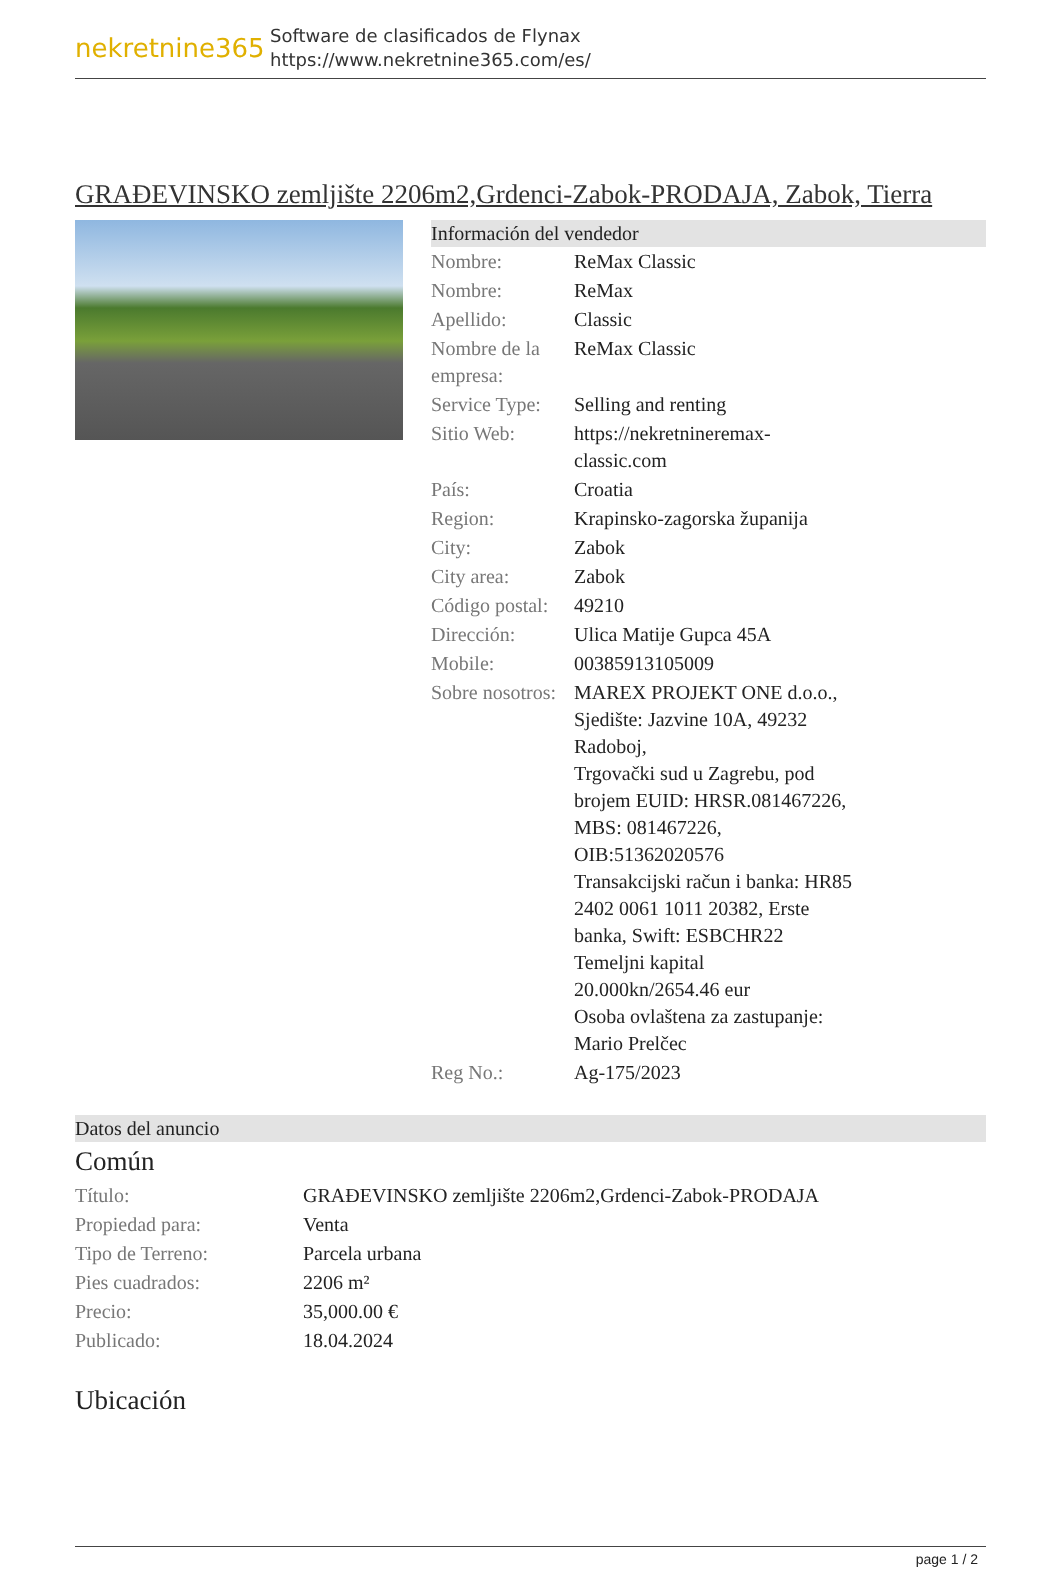nekretnine365
Software de clasificados de Flynax
https://www.nekretnine365.com/es/
GRAĐEVINSKO zemljište 2206m2,Grdenci-Zabok-PRODAJA, Zabok, Tierra
Información del vendedor
| Nombre: | ReMax Classic |
| Nombre: | ReMax |
| Apellido: | Classic |
| Nombre de la empresa: | ReMax Classic |
| Service Type: | Selling and renting |
| Sitio Web: | https://nekretnineremax-classic.com |
| País: | Croatia |
| Region: | Krapinsko-zagorska županija |
| City: | Zabok |
| City area: | Zabok |
| Código postal: | 49210 |
| Dirección: | Ulica Matije Gupca 45A |
| Mobile: | 00385913105009 |
| Sobre nosotros: | MAREX PROJEKT ONE d.o.o., Sjedište: Jazvine 10A, 49232 Radoboj, Trgovački sud u Zagrebu, pod brojem EUID: HRSR.081467226, MBS: 081467226, OIB:51362020576 Transakcijski račun i banka: HR85 2402 0061 1011 20382, Erste banka, Swift: ESBCHR22 Temeljni kapital 20.000kn/2654.46 eur Osoba ovlaštena za zastupanje: Mario Prelčec |
| Reg No.: | Ag-175/2023 |
Datos del anuncio
Común
| Título: | GRAĐEVINSKO zemljište 2206m2,Grdenci-Zabok-PRODAJA |
| Propiedad para: | Venta |
| Tipo de Terreno: | Parcela urbana |
| Pies cuadrados: | 2206 m² |
| Precio: | 35,000.00 € |
| Publicado: | 18.04.2024 |
Ubicación
page 1 / 2